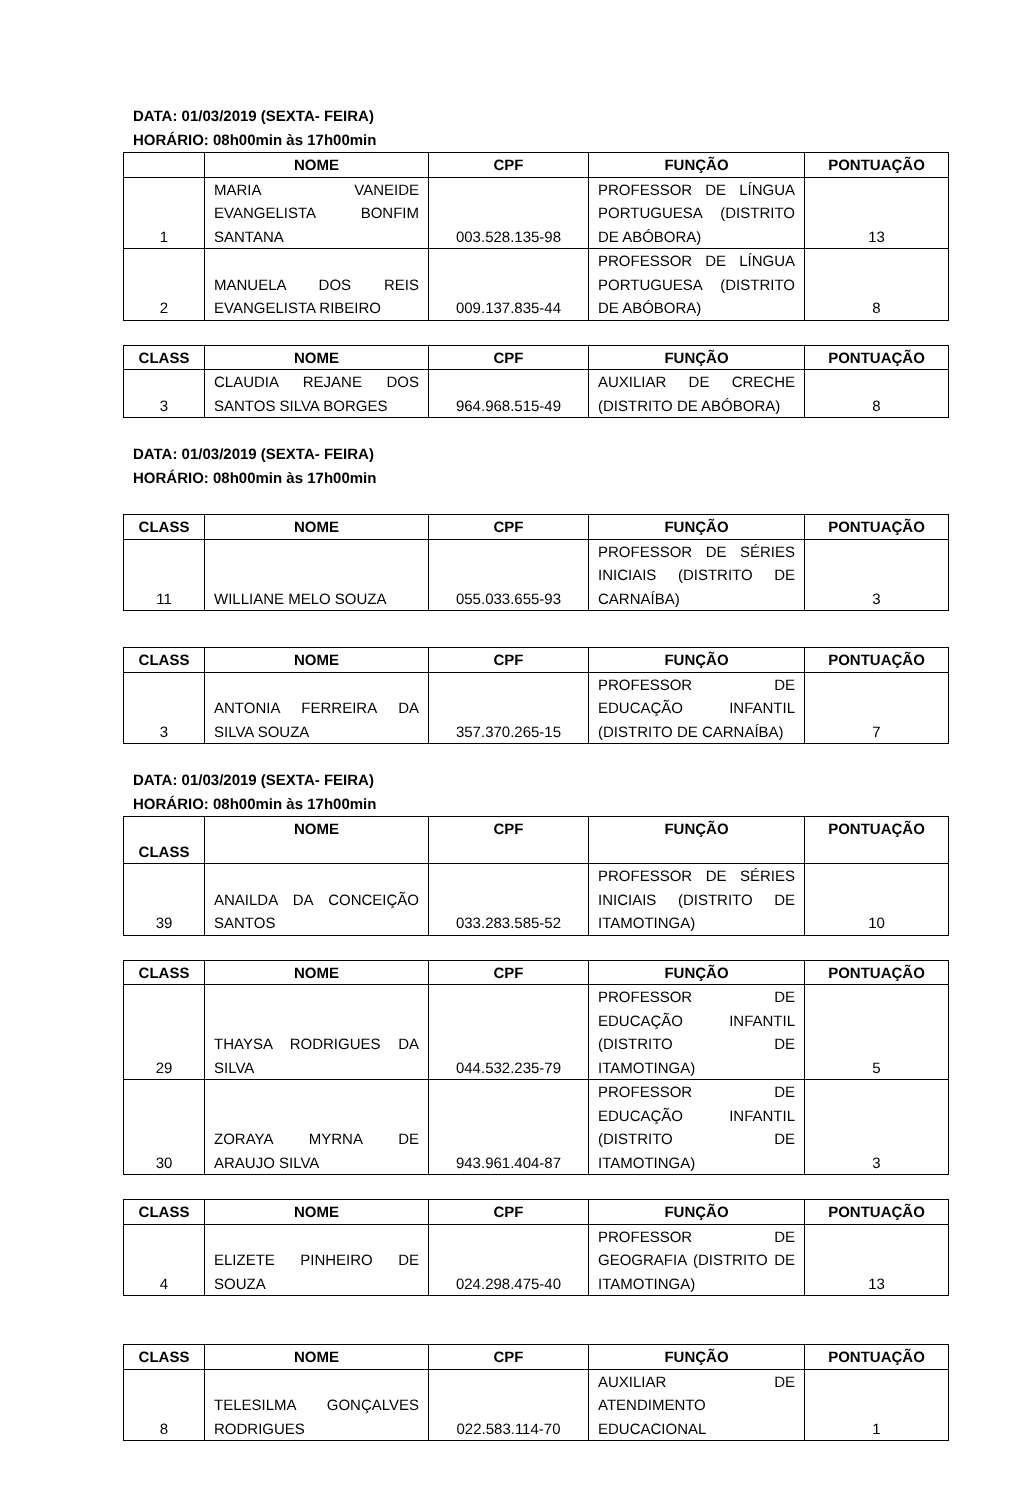DATA: 01/03/2019 (SEXTA- FEIRA)
HORÁRIO: 08h00min às 17h00min
| | NOME | CPF | FUNÇÃO | PONTUAÇÃO |
| --- | --- | --- | --- | --- |
| 1 | MARIA VANEIDE EVANGELISTA BONFIM SANTANA | 003.528.135-98 | PROFESSOR DE LÍNGUA PORTUGUESA (DISTRITO DE ABÓBORA) | 13 |
| 2 | MANUELA DOS REIS EVANGELISTA RIBEIRO | 009.137.835-44 | PROFESSOR DE LÍNGUA PORTUGUESA (DISTRITO DE ABÓBORA) | 8 |
| CLASS | NOME | CPF | FUNÇÃO | PONTUAÇÃO |
| --- | --- | --- | --- | --- |
| 3 | CLAUDIA REJANE DOS SANTOS SILVA BORGES | 964.968.515-49 | AUXILIAR DE CRECHE (DISTRITO DE ABÓBORA) | 8 |
DATA: 01/03/2019 (SEXTA- FEIRA)
HORÁRIO: 08h00min às 17h00min
| CLASS | NOME | CPF | FUNÇÃO | PONTUAÇÃO |
| --- | --- | --- | --- | --- |
| 11 | WILLIANE MELO SOUZA | 055.033.655-93 | PROFESSOR DE SÉRIES INICIAIS (DISTRITO DE CARNAÍBA) | 3 |
| CLASS | NOME | CPF | FUNÇÃO | PONTUAÇÃO |
| --- | --- | --- | --- | --- |
| 3 | ANTONIA FERREIRA DA SILVA SOUZA | 357.370.265-15 | PROFESSOR DE EDUCAÇÃO INFANTIL (DISTRITO DE CARNAÍBA) | 7 |
DATA: 01/03/2019 (SEXTA- FEIRA)
HORÁRIO: 08h00min às 17h00min
| CLASS | NOME | CPF | FUNÇÃO | PONTUAÇÃO |
| --- | --- | --- | --- | --- |
| 39 | ANAILDA DA CONCEIÇÃO SANTOS | 033.283.585-52 | PROFESSOR DE SÉRIES INICIAIS (DISTRITO DE ITAMOTINGA) | 10 |
| CLASS | NOME | CPF | FUNÇÃO | PONTUAÇÃO |
| --- | --- | --- | --- | --- |
| 29 | THAYSA RODRIGUES DA SILVA | 044.532.235-79 | PROFESSOR DE EDUCAÇÃO INFANTIL (DISTRITO DE ITAMOTINGA) | 5 |
| 30 | ZORAYA MYRNA DE ARAUJO SILVA | 943.961.404-87 | PROFESSOR DE EDUCAÇÃO INFANTIL (DISTRITO DE ITAMOTINGA) | 3 |
| CLASS | NOME | CPF | FUNÇÃO | PONTUAÇÃO |
| --- | --- | --- | --- | --- |
| 4 | ELIZETE PINHEIRO DE SOUZA | 024.298.475-40 | PROFESSOR DE GEOGRAFIA (DISTRITO DE ITAMOTINGA) | 13 |
| CLASS | NOME | CPF | FUNÇÃO | PONTUAÇÃO |
| --- | --- | --- | --- | --- |
| 8 | TELESILMA GONÇALVES RODRIGUES | 022.583.114-70 | AUXILIAR DE ATENDIMENTO EDUCACIONAL | 1 |